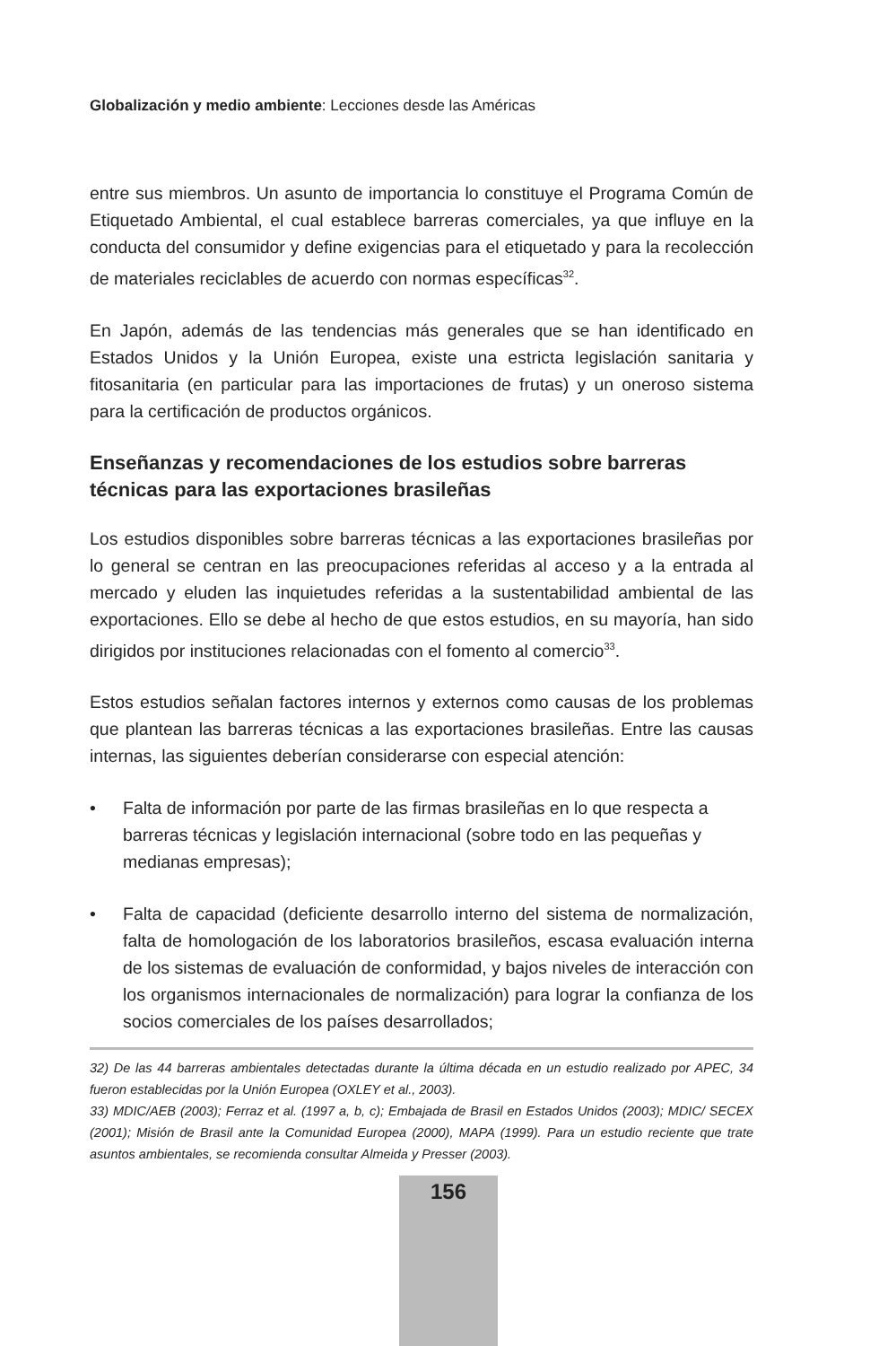Globalización y medio ambiente: Lecciones desde las Américas
entre sus miembros. Un asunto de importancia lo constituye el Programa Común de Etiquetado Ambiental, el cual establece barreras comerciales, ya que influye en la conducta del consumidor y define exigencias para el etiquetado y para la recolección de materiales reciclables de acuerdo con normas específicas<sup>32</sup>.
En Japón, además de las tendencias más generales que se han identificado en Estados Unidos y la Unión Europea, existe una estricta legislación sanitaria y fitosanitaria (en particular para las importaciones de frutas) y un oneroso sistema para la certificación de productos orgánicos.
Enseñanzas y recomendaciones de los estudios sobre barreras técnicas para las exportaciones brasileñas
Los estudios disponibles sobre barreras técnicas a las exportaciones brasileñas por lo general se centran en las preocupaciones referidas al acceso y a la entrada al mercado y eluden las inquietudes referidas a la sustentabilidad ambiental de las exportaciones. Ello se debe al hecho de que estos estudios, en su mayoría, han sido dirigidos por instituciones relacionadas con el fomento al comercio<sup>33</sup>.
Estos estudios señalan factores internos y externos como causas de los problemas que plantean las barreras técnicas a las exportaciones brasileñas. Entre las causas internas, las siguientes deberían considerarse con especial atención:
• Falta de información por parte de las firmas brasileñas en lo que respecta a barreras técnicas y legislación internacional (sobre todo en las pequeñas y medianas empresas);
• Falta de capacidad (deficiente desarrollo interno del sistema de normalización, falta de homologación de los laboratorios brasileños, escasa evaluación interna de los sistemas de evaluación de conformidad, y bajos niveles de interacción con los organismos internacionales de normalización) para lograr la confianza de los socios comerciales de los países desarrollados;
32) De las 44 barreras ambientales detectadas durante la última década en un estudio realizado por APEC, 34 fueron establecidas por la Unión Europea (OXLEY et al., 2003).
33) MDIC/AEB (2003); Ferraz et al. (1997 a, b, c); Embajada de Brasil en Estados Unidos (2003); MDIC/ SECEX (2001); Misión de Brasil ante la Comunidad Europea (2000), MAPA (1999). Para un estudio reciente que trate asuntos ambientales, se recomienda consultar Almeida y Presser (2003).
156